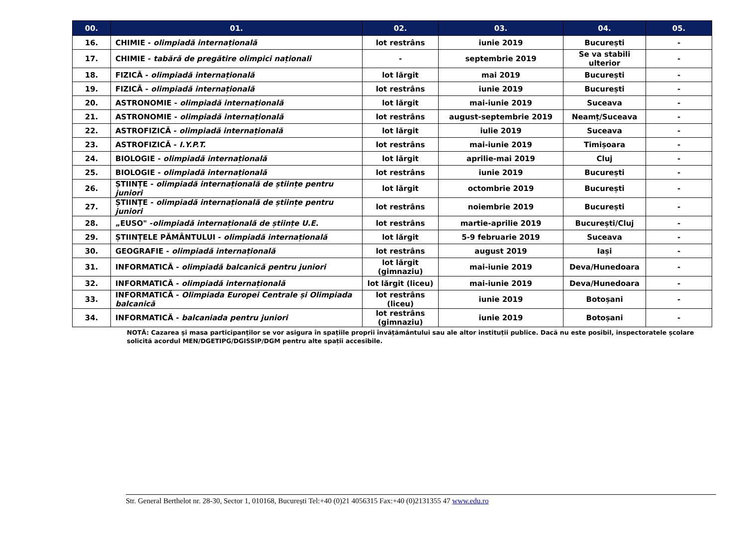| 00. | 01. | 02. | 03. | 04. | 05. |
| --- | --- | --- | --- | --- | --- |
| 16. | CHIMIE - olimpiadă internațională | lot restrâns | iunie 2019 | București | - |
| 17. | CHIMIE - tabără de pregătire olimpici naționali | - | septembrie 2019 | Se va stabili ulterior | - |
| 18. | FIZICĂ - olimpiadă internațională | lot lărgit | mai 2019 | București | - |
| 19. | FIZICĂ - olimpiadă internațională | lot restrâns | iunie 2019 | București | - |
| 20. | ASTRONOMIE - olimpiadă internațională | lot lărgit | mai-iunie 2019 | Suceava | - |
| 21. | ASTRONOMIE - olimpiadă internațională | lot restrâns | august-septembrie 2019 | Neamț/Suceava | - |
| 22. | ASTROFIZICĂ - olimpiadă internațională | lot lărgit | iulie 2019 | Suceava | - |
| 23. | ASTROFIZICĂ - I.Y.P.T. | lot restrâns | mai-iunie 2019 | Timișoara | - |
| 24. | BIOLOGIE - olimpiadă internațională | lot lărgit | aprilie-mai 2019 | Cluj | - |
| 25. | BIOLOGIE - olimpiadă internațională | lot restrâns | iunie 2019 | București | - |
| 26. | ȘTIINȚE - olimpiadă internațională de științe pentru juniori | lot lărgit | octombrie 2019 | București | - |
| 27. | ȘTIINȚE - olimpiadă internațională de științe pentru juniori | lot restrâns | noiembrie 2019 | București | - |
| 28. | „EUSO" - olimpiadă internațională de științe U.E. | lot restrâns | martie-aprilie 2019 | București/Cluj | - |
| 29. | ȘTIINȚELE PĂMÂNTULUI - olimpiadă internațională | lot lărgit | 5-9 februarie 2019 | Suceava | - |
| 30. | GEOGRAFIE - olimpiadă internațională | lot restrâns | august 2019 | Iași | - |
| 31. | INFORMATICĂ - olimpiadă balcanică pentru juniori | lot lărgit (gimnaziu) | mai-iunie 2019 | Deva/Hunedoara | - |
| 32. | INFORMATICĂ - olimpiadă internațională | lot lărgit (liceu) | mai-iunie 2019 | Deva/Hunedoara | - |
| 33. | INFORMATICĂ - Olimpiada Europei Centrale și Olimpiada balcanică | lot restrâns (liceu) | iunie 2019 | Botoșani | - |
| 34. | INFORMATICĂ - balcaniada pentru juniori | lot restrâns (gimnaziu) | iunie 2019 | Botoșani | - |
NOTĂ: Cazarea și masa participanților se vor asigura în spațiile proprii învățământului sau ale altor instituții publice. Dacă nu este posibil, inspectoratele școlare solicită acordul MEN/DGETIPG/DGISSIP/DGM pentru alte spații accesibile.
Str. General Berthelot nr. 28-30, Sector 1, 010168, București Tel:+40 (0)21 4056315 Fax:+40 (0)2131355 47 www.edu.ro